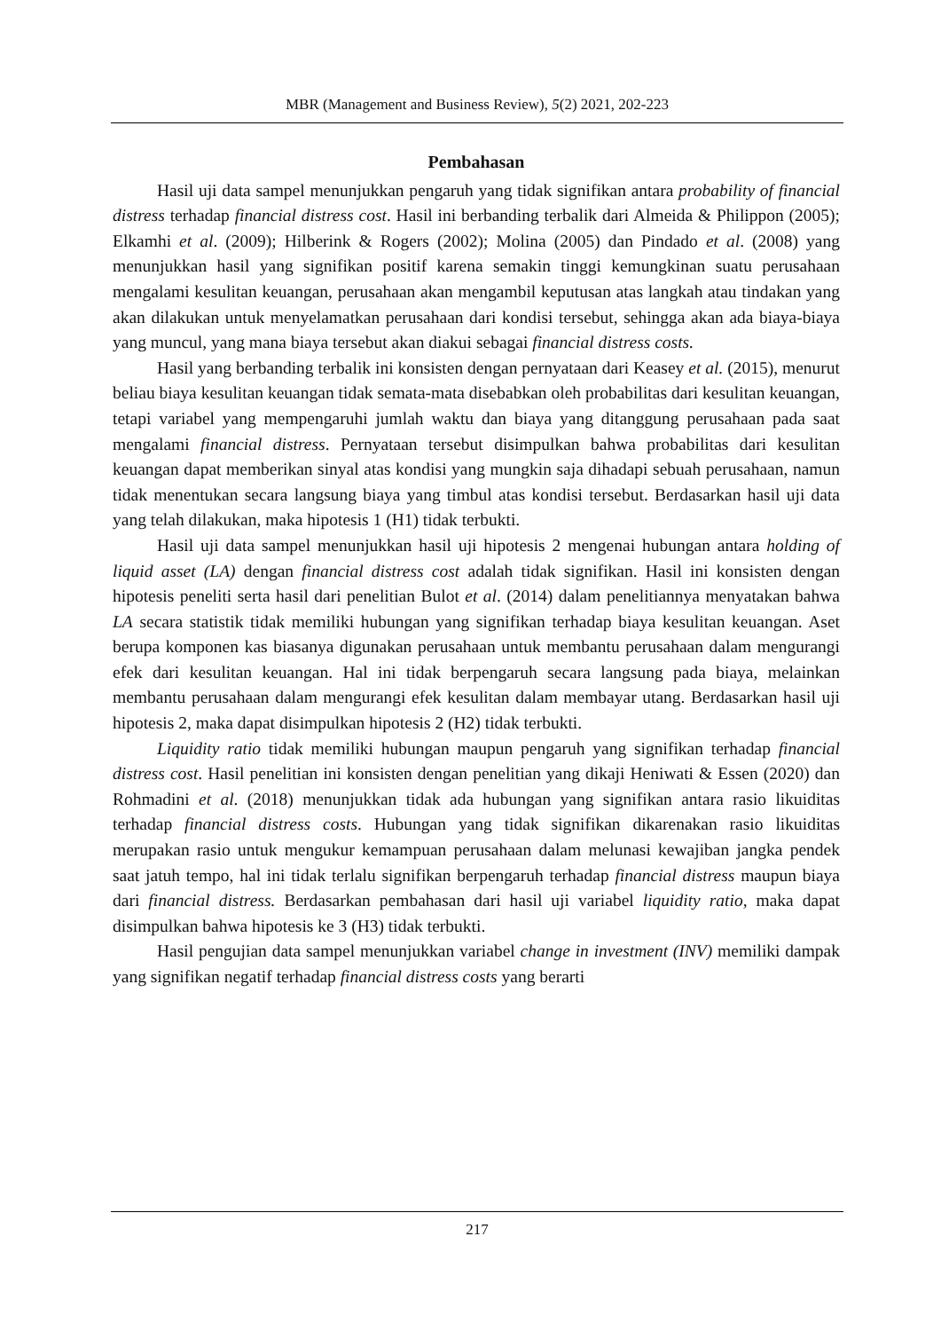MBR (Management and Business Review), 5(2) 2021, 202-223
Pembahasan
Hasil uji data sampel menunjukkan pengaruh yang tidak signifikan antara probability of financial distress terhadap financial distress cost. Hasil ini berbanding terbalik dari Almeida & Philippon (2005); Elkamhi et al. (2009); Hilberink & Rogers (2002); Molina (2005) dan Pindado et al. (2008) yang menunjukkan hasil yang signifikan positif karena semakin tinggi kemungkinan suatu perusahaan mengalami kesulitan keuangan, perusahaan akan mengambil keputusan atas langkah atau tindakan yang akan dilakukan untuk menyelamatkan perusahaan dari kondisi tersebut, sehingga akan ada biaya-biaya yang muncul, yang mana biaya tersebut akan diakui sebagai financial distress costs.
Hasil yang berbanding terbalik ini konsisten dengan pernyataan dari Keasey et al. (2015), menurut beliau biaya kesulitan keuangan tidak semata-mata disebabkan oleh probabilitas dari kesulitan keuangan, tetapi variabel yang mempengaruhi jumlah waktu dan biaya yang ditanggung perusahaan pada saat mengalami financial distress. Pernyataan tersebut disimpulkan bahwa probabilitas dari kesulitan keuangan dapat memberikan sinyal atas kondisi yang mungkin saja dihadapi sebuah perusahaan, namun tidak menentukan secara langsung biaya yang timbul atas kondisi tersebut. Berdasarkan hasil uji data yang telah dilakukan, maka hipotesis 1 (H1) tidak terbukti.
Hasil uji data sampel menunjukkan hasil uji hipotesis 2 mengenai hubungan antara holding of liquid asset (LA) dengan financial distress cost adalah tidak signifikan. Hasil ini konsisten dengan hipotesis peneliti serta hasil dari penelitian Bulot et al. (2014) dalam penelitiannya menyatakan bahwa LA secara statistik tidak memiliki hubungan yang signifikan terhadap biaya kesulitan keuangan. Aset berupa komponen kas biasanya digunakan perusahaan untuk membantu perusahaan dalam mengurangi efek dari kesulitan keuangan. Hal ini tidak berpengaruh secara langsung pada biaya, melainkan membantu perusahaan dalam mengurangi efek kesulitan dalam membayar utang. Berdasarkan hasil uji hipotesis 2, maka dapat disimpulkan hipotesis 2 (H2) tidak terbukti.
Liquidity ratio tidak memiliki hubungan maupun pengaruh yang signifikan terhadap financial distress cost. Hasil penelitian ini konsisten dengan penelitian yang dikaji Heniwati & Essen (2020) dan Rohmadini et al. (2018) menunjukkan tidak ada hubungan yang signifikan antara rasio likuiditas terhadap financial distress costs. Hubungan yang tidak signifikan dikarenakan rasio likuiditas merupakan rasio untuk mengukur kemampuan perusahaan dalam melunasi kewajiban jangka pendek saat jatuh tempo, hal ini tidak terlalu signifikan berpengaruh terhadap financial distress maupun biaya dari financial distress. Berdasarkan pembahasan dari hasil uji variabel liquidity ratio, maka dapat disimpulkan bahwa hipotesis ke 3 (H3) tidak terbukti.
Hasil pengujian data sampel menunjukkan variabel change in investment (INV) memiliki dampak yang signifikan negatif terhadap financial distress costs yang berarti
217